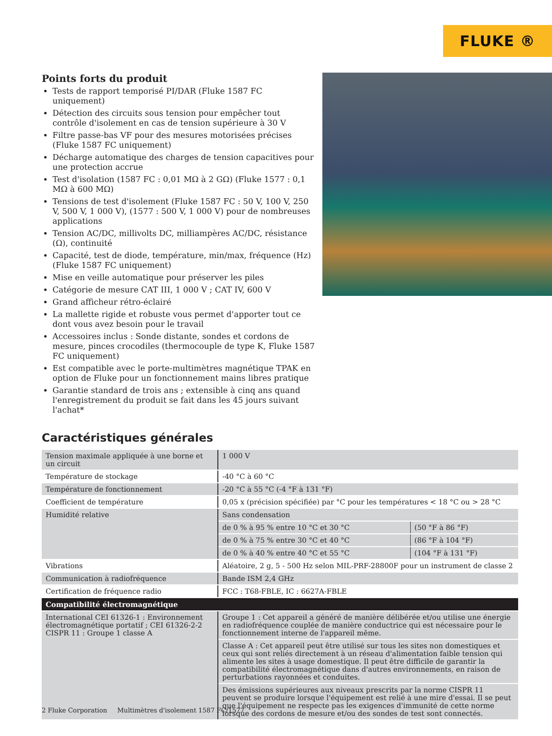FLUKE ®
Points forts du produit
Tests de rapport temporisé PI/DAR (Fluke 1587 FC uniquement)
Détection des circuits sous tension pour empêcher tout contrôle d'isolement en cas de tension supérieure à 30 V
Filtre passe-bas VF pour des mesures motorisées précises (Fluke 1587 FC uniquement)
Décharge automatique des charges de tension capacitives pour une protection accrue
Test d'isolation (1587 FC : 0,01 MΩ à 2 GΩ) (Fluke 1577 : 0,1 MΩ à 600 MΩ)
Tensions de test d'isolement (Fluke 1587 FC : 50 V, 100 V, 250 V, 500 V, 1 000 V), (1577 : 500 V, 1 000 V) pour de nombreuses applications
Tension AC/DC, millivolts DC, milliampères AC/DC, résistance (Ω), continuité
Capacité, test de diode, température, min/max, fréquence (Hz) (Fluke 1587 FC uniquement)
Mise en veille automatique pour préserver les piles
Catégorie de mesure CAT III, 1 000 V ; CAT IV, 600 V
Grand afficheur rétro-éclairé
La mallette rigide et robuste vous permet d'apporter tout ce dont vous avez besoin pour le travail
Accessoires inclus : Sonde distante, sondes et cordons de mesure, pinces crocodiles (thermocouple de type K, Fluke 1587 FC uniquement)
Est compatible avec le porte-multimètres magnétique TPAK en option de Fluke pour un fonctionnement mains libres pratique
Garantie standard de trois ans ; extensible à cinq ans quand l'enregistrement du produit se fait dans les 45 jours suivant l'achat*
Caractéristiques générales
| Tension maximale appliquée à une borne et un circuit | 1 000 V | |
| Température de stockage | -40 °C à 60 °C | |
| Température de fonctionnement | -20 °C à 55 °C (-4 °F à 131 °F) | |
| Coefficient de température | 0,05 x (précision spécifiée) par °C pour les températures < 18 °C ou > 28 °C | |
| Humidité relative | Sans condensation | |
| | de 0 % à 95 % entre 10 °C et 30 °C | (50 °F à 86 °F) |
| | de 0 % à 75 % entre 30 °C et 40 °C | (86 °F à 104 °F) |
| | de 0 % à 40 % entre 40 °C et 55 °C | (104 °F à 131 °F) |
| Vibrations | Aléatoire, 2 g, 5 - 500 Hz selon MIL-PRF-28800F pour un instrument de classe 2 | |
| Communication à radiofréquence | Bande ISM 2,4 GHz | |
| Certification de fréquence radio | FCC : T68-FBLE, IC : 6627A-FBLE | |
| Compatibilité électromagnétique | | |
| International CEI 61326-1 : Environnement électromagnétique portatif ; CEI 61326-2-2 CISPR 11 : Groupe 1 classe A | Groupe 1 : Cet appareil a généré de manière délibérée et/ou utilise une énergie en radiofréquence couplée de manière conductrice qui est nécessaire pour le fonctionnement interne de l'appareil même. | |
| | Classe A : Cet appareil peut être utilisé sur tous les sites non domestiques et ceux qui sont reliés directement à un réseau d'alimentation faible tension qui alimente les sites à usage domestique. Il peut être difficile de garantir la compatibilité électromagnétique dans d'autres environnements, en raison de perturbations rayonnées et conduites. | |
| | Des émissions supérieures aux niveaux prescrits par la norme CISPR 11 peuvent se produire lorsque l'équipement est relié à une mire d'essai. Il se peut que l'équipement ne respecte pas les exigences d'immunité de cette norme lorsque des cordons de mesure et/ou des sondes de test sont connectés. | |
2 Fluke Corporation Multimètres d'isolement 1587 FC/1577